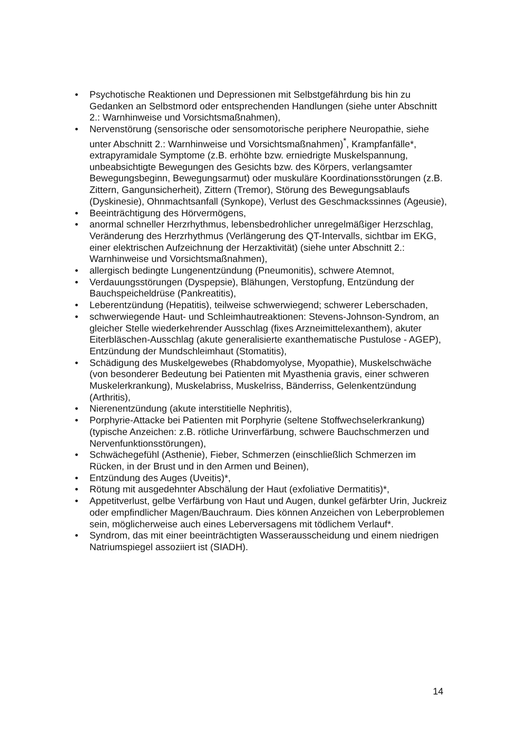• Psychotische Reaktionen und Depressionen mit Selbstgefährdung bis hin zu Gedanken an Selbstmord oder entsprechenden Handlungen (siehe unter Abschnitt 2.: Warnhinweise und Vorsichtsmaßnahmen),
• Nervenstörung (sensorische oder sensomotorische periphere Neuropathie, siehe unter Abschnitt 2.: Warnhinweise und Vorsichtsmaßnahmen)<sup>*</sup>, Krampfanfälle*, extrapyramidale Symptome (z.B. erhöhte bzw. erniedrigte Muskelspannung, unbeabsichtigte Bewegungen des Gesichts bzw. des Körpers, verlangsamter Bewegungsbeginn, Bewegungsarmut) oder muskuläre Koordinationsstörungen (z.B. Zittern, Gangunsicherheit), Zittern (Tremor), Störung des Bewegungsablaufs (Dyskinesie), Ohnmachtsanfall (Synkope), Verlust des Geschmackssinnes (Ageusie),
• Beeinträchtigung des Hörvermögens,
• anormal schneller Herzrhythmus, lebensbedrohlicher unregelmäßiger Herzschlag, Veränderung des Herzrhythmus (Verlängerung des QT-Intervalls, sichtbar im EKG, einer elektrischen Aufzeichnung der Herzaktivität) (siehe unter Abschnitt 2.: Warnhinweise und Vorsichtsmaßnahmen),
• allergisch bedingte Lungenentzündung (Pneumonitis), schwere Atemnot,
• Verdauungsstörungen (Dyspepsie), Blähungen, Verstopfung, Entzündung der Bauchspeicheldrüse (Pankreatitis),
• Leberentzündung (Hepatitis), teilweise schwerwiegend; schwerer Leberschaden,
• schwerwiegende Haut- und Schleimhautreaktionen: Stevens-Johnson-Syndrom, an gleicher Stelle wiederkehrender Ausschlag (fixes Arzneimittelexanthem), akuter Eiterbläschen-Ausschlag (akute generalisierte exanthematische Pustulose - AGEP), Entzündung der Mundschleimhaut (Stomatitis),
• Schädigung des Muskelgewebes (Rhabdomyolyse, Myopathie), Muskelschwäche (von besonderer Bedeutung bei Patienten mit Myasthenia gravis, einer schweren Muskelerkrankung), Muskelabriss, Muskelriss, Bänderriss, Gelenkentzündung (Arthritis),
• Nierenentzündung (akute interstitielle Nephritis),
• Porphyrie-Attacke bei Patienten mit Porphyrie (seltene Stoffwechselerkrankung) (typische Anzeichen: z.B. rötliche Urinverfärbung, schwere Bauchschmerzen und Nervenfunktionsstörungen),
• Schwächegefühl (Asthenie), Fieber, Schmerzen (einschließlich Schmerzen im Rücken, in der Brust und in den Armen und Beinen),
• Entzündung des Auges (Uveitis)*,
• Rötung mit ausgedehnter Abschälung der Haut (exfoliative Dermatitis)*,
• Appetitverlust, gelbe Verfärbung von Haut und Augen, dunkel gefärbter Urin, Juckreiz oder empfindlicher Magen/Bauchraum. Dies können Anzeichen von Leberproblemen sein, möglicherweise auch eines Leberversagens mit tödlichem Verlauf*.
• Syndrom, das mit einer beeinträchtigten Wasserausscheidung und einem niedrigen Natriumspiegel assoziiert ist (SIADH).
14